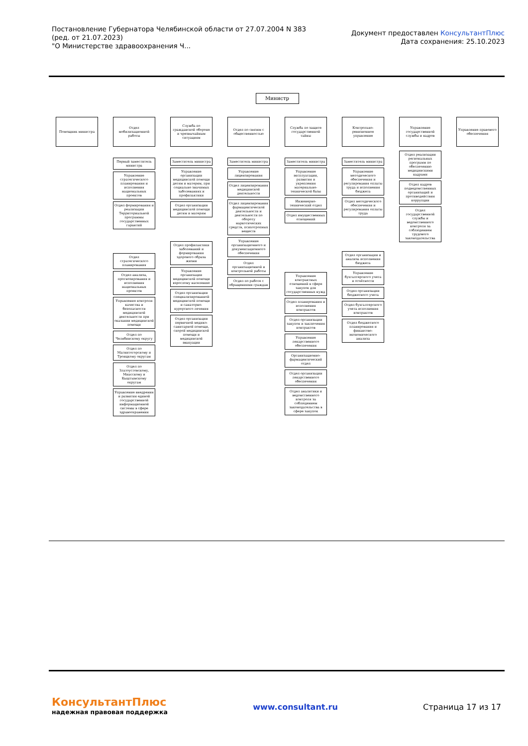Постановление Губернатора Челябинской области от 27.07.2004 N 383
(ред. от 21.07.2023)
"О Министерстве здравоохранения Ч...
Документ предоставлен КонсультантПлюс
Дата сохранения: 25.10.2023
Министр
Помощник министра
Отдел мобилизационной работы
Первый заместитель министра
Управление стратегического планирования и исполнения национальных проектов
Отдел формирования и реализации Территориальной программы государственных гарантий
Отдел стратегического планирования
Отдел анализа, прогнозирования и исполнения национальных проектов
Управление контроля качества и безопасности медицинской деятельности при оказании медицинской помощи
Отдел по Челябинскому округу
Отдел по Магнитогорскому и Троицкому округам
Отдел по Златоустовскому, Миасскому и Кыштымскому округам
Управление внедрения и развития единой государственной информационной системы в сфере здравоохранения
Служба по гражданской обороне и чрезвычайным ситуациям
Заместитель министра
Управление организации медицинской помощи детям и матерям, при социально значимых заболеваниях и профилактики
Отдел организации медицинской помощи детям и матерям
Отдел профилактики заболеваний и формирования здорового образа жизни
Управление организации медицинской помощи взрослому населению
Отдел организации специализированной медицинской помощи и санаторно-курортного лечения
Отдел организации первичной медико-санитарной помощи, скорой медицинской помощи и медицинской эвакуации
Отдел по связям с общественностью
Заместитель министра
Управление лицензирования
Отдел лицензирования медицинской деятельности
Отдел лицензирования фармацевтической деятельности и деятельности по обороту наркотических средств, психотропных веществ
Управление организационного и документационного обеспечения
Отдел организационной и контрольной работы
Отдел по работе с обращениями граждан
Служба по защите государственной тайны
Заместитель министра
Управление эксплуатации, развития и укрепления материально-технической базы
Инженерно-технический отдел
Отдел имущественных отношений
Управление контрактных отношений в сфере закупок для государственных нужд
Отдел планирования и исполнения контрактов
Отдел организации закупок и заключения контрактов
Управление лекарственного обеспечения
Организационно-фармацевтический отдел
Отдел организации лекарственного обеспечения
Отдел аналитики и ведомственного контроля за соблюдением законодательства в сфере закупок
Контрольно-ревизионное управление
Заместитель министра
Управление методического обеспечения и регулирования оплаты труда и исполнения бюджета
Отдел методического обеспечения и регулирования оплаты труда
Отдел организации и анализа исполнения бюджета
Управление бухгалтерского учета и отчётности
Отдел организации бюджетного учета
Отдел бухгалтерского учета исполнения контрактов
Отдел бюджетного планирования и финансово-экономического анализа
Управление государственной службы и кадров
Отдел реализации региональных программ по обеспечению медицинскими кадрами
Отдел кадров подведомственных организаций и противодействия коррупции
Отдел государственной службы и ведомственного контроля за соблюдением трудового законодательства
Управление правового обеспечения
КонсультантПлюс
надежная правовая поддержка
www.consultant.ru Страница 17 из 17